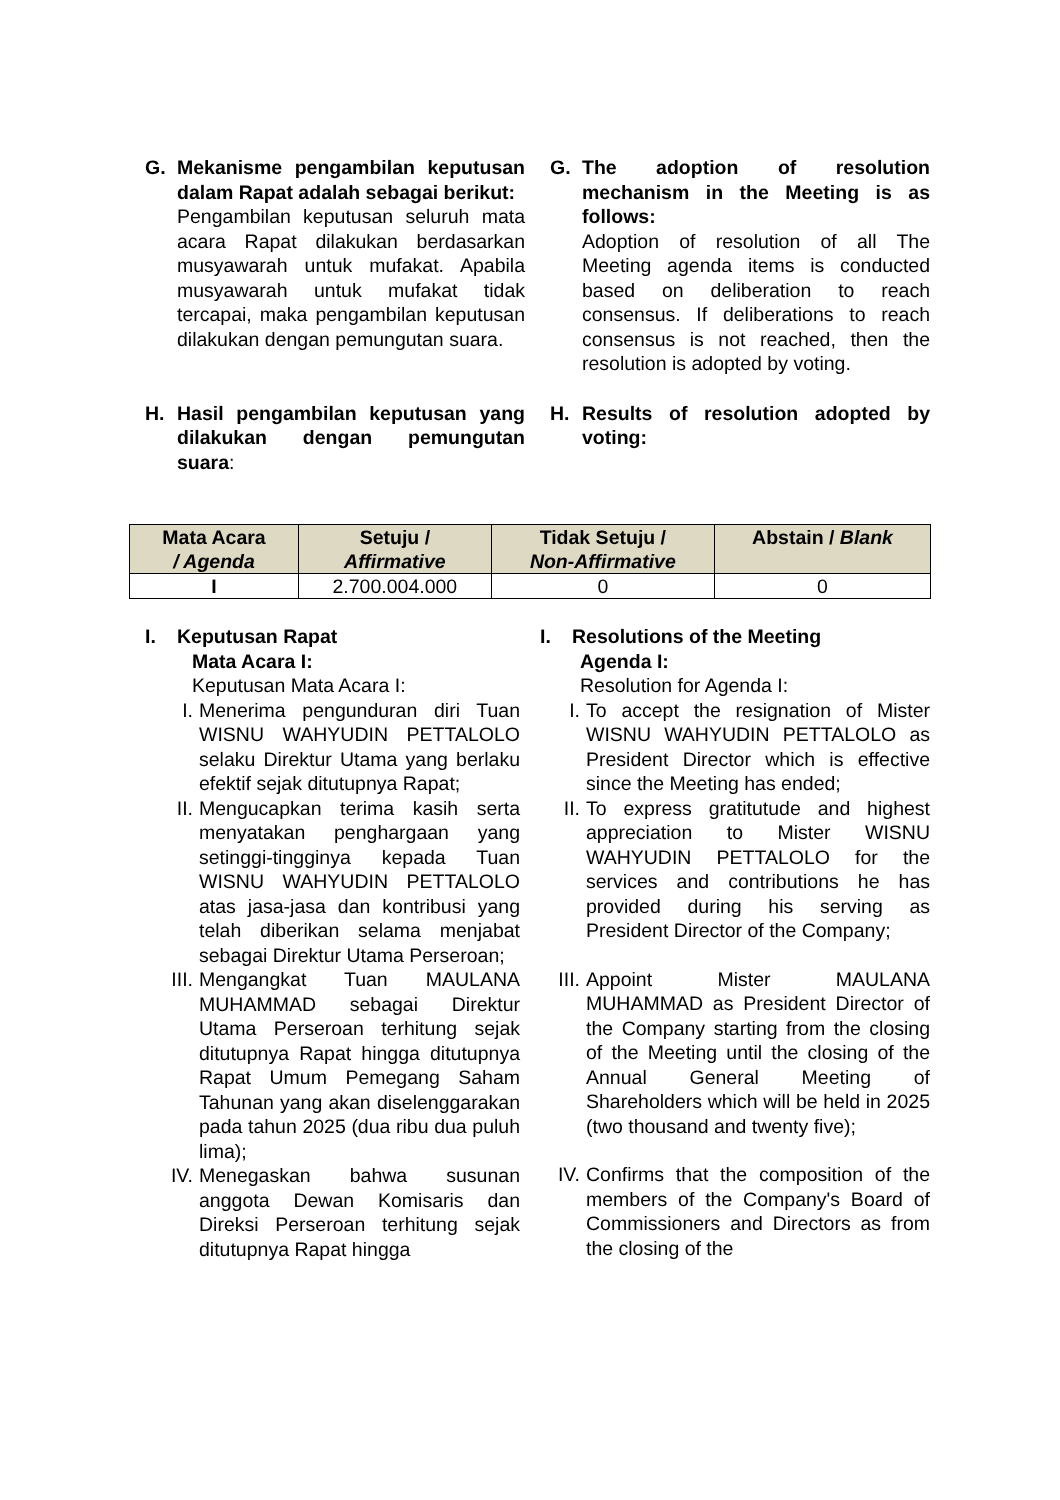G. Mekanisme pengambilan keputusan dalam Rapat adalah sebagai berikut:
Pengambilan keputusan seluruh mata acara Rapat dilakukan berdasarkan musyawarah untuk mufakat. Apabila musyawarah untuk mufakat tidak tercapai, maka pengambilan keputusan dilakukan dengan pemungutan suara.
G. The adoption of resolution mechanism in the Meeting is as follows:
Adoption of resolution of all The Meeting agenda items is conducted based on deliberation to reach consensus. If deliberations to reach consensus is not reached, then the resolution is adopted by voting.
H. Hasil pengambilan keputusan yang dilakukan dengan pemungutan suara:
H. Results of resolution adopted by voting:
| Mata Acara / Agenda | Setuju / Affirmative | Tidak Setuju / Non-Affirmative | Abstain / Blank |
| --- | --- | --- | --- |
| I | 2.700.004.000 | 0 | 0 |
I. Keputusan Rapat
Mata Acara I:
Keputusan Mata Acara I:
I. Menerima pengunduran diri Tuan WISNU WAHYUDIN PETTALOLO selaku Direktur Utama yang berlaku efektif sejak ditutupnya Rapat;
II. Mengucapkan terima kasih serta menyatakan penghargaan yang setinggi-tingginya kepada Tuan WISNU WAHYUDIN PETTALOLO atas jasa-jasa dan kontribusi yang telah diberikan selama menjabat sebagai Direktur Utama Perseroan;
III.
Mengangkat Tuan MAULANA MUHAMMAD sebagai Direktur Utama Perseroan terhitung sejak ditutupnya Rapat hingga ditutupnya Rapat Umum Pemegang Saham Tahunan yang akan diselenggarakan pada tahun 2025 (dua ribu dua puluh lima);
IV. Menegaskan bahwa susunan anggota Dewan Komisaris dan Direksi Perseroan terhitung sejak ditutupnya Rapat hingga
I. Resolutions of the Meeting
Agenda I:
Resolution for Agenda I:
I. To accept the resignation of Mister WISNU WAHYUDIN PETTALOLO as President Director which is effective since the Meeting has ended;
II. To express gratitutude and highest appreciation to Mister WISNU WAHYUDIN PETTALOLO for the services and contributions he has provided during his serving as President Director of the Company;
III.
Appoint Mister MAULANA MUHAMMAD as President Director of the Company starting from the closing of the Meeting until the closing of the Annual General Meeting of Shareholders which will be held in 2025 (two thousand and twenty five);
IV. Confirms that the composition of the members of the Company's Board of Commissioners and Directors as from the closing of the